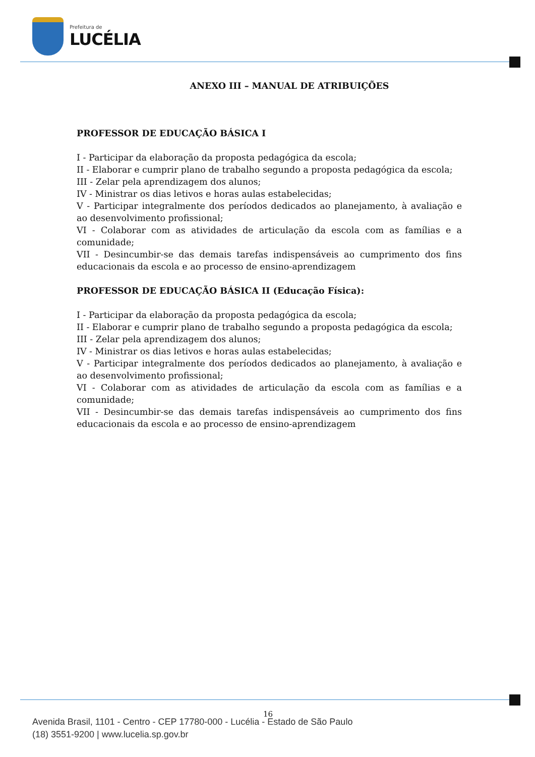Prefeitura de
LUCÉLIA
ANEXO III – MANUAL DE ATRIBUIÇÕES
PROFESSOR DE EDUCAÇÃO BÁSICA I
I - Participar da elaboração da proposta pedagógica da escola;
II - Elaborar e cumprir plano de trabalho segundo a proposta pedagógica da escola;
III - Zelar pela aprendizagem dos alunos;
IV - Ministrar os dias letivos e horas aulas estabelecidas;
V - Participar integralmente dos períodos dedicados ao planejamento, à avaliação e ao desenvolvimento profissional;
VI - Colaborar com as atividades de articulação da escola com as famílias e a comunidade;
VII - Desincumbir-se das demais tarefas indispensáveis ao cumprimento dos fins educacionais da escola e ao processo de ensino-aprendizagem
PROFESSOR DE EDUCAÇÃO BÁSICA II (Educação Física):
I - Participar da elaboração da proposta pedagógica da escola;
II - Elaborar e cumprir plano de trabalho segundo a proposta pedagógica da escola;
III - Zelar pela aprendizagem dos alunos;
IV - Ministrar os dias letivos e horas aulas estabelecidas;
V - Participar integralmente dos períodos dedicados ao planejamento, à avaliação e ao desenvolvimento profissional;
VI - Colaborar com as atividades de articulação da escola com as famílias e a comunidade;
VII - Desincumbir-se das demais tarefas indispensáveis ao cumprimento dos fins educacionais da escola e ao processo de ensino-aprendizagem
16
Avenida Brasil, 1101 - Centro - CEP 17780-000 - Lucélia - Estado de São Paulo
(18) 3551-9200 | www.lucelia.sp.gov.br